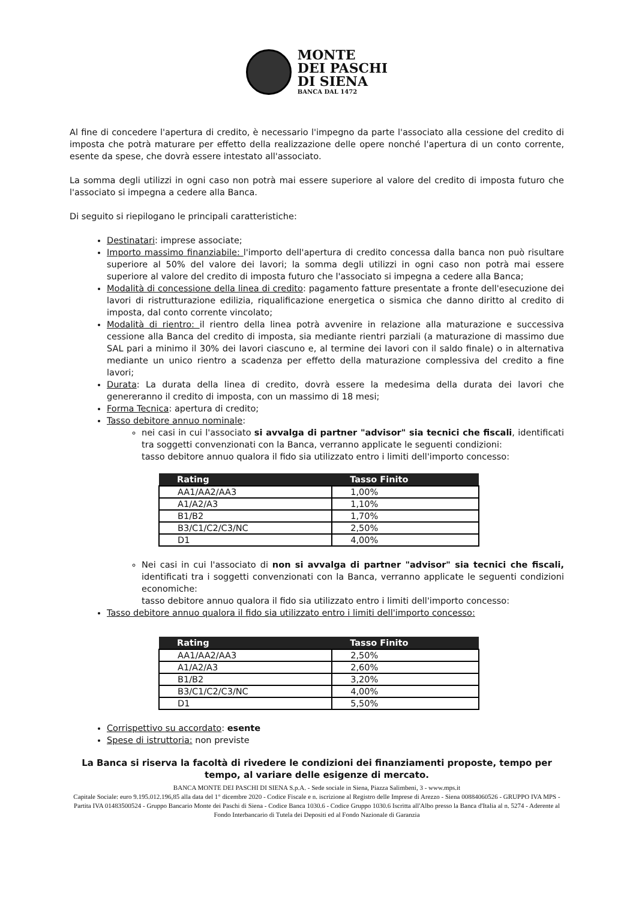MONTE
DEI PASCHI
DI SIENA
BANCA DAL 1472
Al fine di concedere l'apertura di credito, è necessario l'impegno da parte l'associato alla cessione del credito di imposta che potrà maturare per effetto della realizzazione delle opere nonché l'apertura di un conto corrente, esente da spese, che dovrà essere intestato all'associato.
La somma degli utilizzi in ogni caso non potrà mai essere superiore al valore del credito di imposta futuro che l'associato si impegna a cedere alla Banca.
Di seguito si riepilogano le principali caratteristiche:
Destinatari: imprese associate;
Importo massimo finanziabile: l'importo dell'apertura di credito concessa dalla banca non può risultare superiore al 50% del valore dei lavori; la somma degli utilizzi in ogni caso non potrà mai essere superiore al valore del credito di imposta futuro che l'associato si impegna a cedere alla Banca;
Modalità di concessione della linea di credito: pagamento fatture presentate a fronte dell'esecuzione dei lavori di ristrutturazione edilizia, riqualificazione energetica o sismica che danno diritto al credito di imposta, dal conto corrente vincolato;
Modalità di rientro: il rientro della linea potrà avvenire in relazione alla maturazione e successiva cessione alla Banca del credito di imposta, sia mediante rientri parziali (a maturazione di massimo due SAL pari a minimo il 30% dei lavori ciascuno e, al termine dei lavori con il saldo finale) o in alternativa mediante un unico rientro a scadenza per effetto della maturazione complessiva del credito a fine lavori;
Durata: La durata della linea di credito, dovrà essere la medesima della durata dei lavori che genereranno il credito di imposta, con un massimo di 18 mesi;
Forma Tecnica: apertura di credito;
Tasso debitore annuo nominale:
nei casi in cui l'associato si avvalga di partner "advisor" sia tecnici che fiscali, identificati tra soggetti convenzionati con la Banca, verranno applicate le seguenti condizioni:
tasso debitore annuo qualora il fido sia utilizzato entro i limiti dell'importo concesso:
| Rating | Tasso Finito |
| --- | --- |
| AA1/AA2/AA3 | 1,00% |
| A1/A2/A3 | 1,10% |
| B1/B2 | 1,70% |
| B3/C1/C2/C3/NC | 2,50% |
| D1 | 4,00% |
Nei casi in cui l'associato di non si avvalga di partner "advisor" sia tecnici che fiscali, identificati tra i soggetti convenzionati con la Banca, verranno applicate le seguenti condizioni economiche:
tasso debitore annuo qualora il fido sia utilizzato entro i limiti dell'importo concesso:
Tasso debitore annuo qualora il fido sia utilizzato entro i limiti dell'importo concesso:
| Rating | Tasso Finito |
| --- | --- |
| AA1/AA2/AA3 | 2,50% |
| A1/A2/A3 | 2,60% |
| B1/B2 | 3,20% |
| B3/C1/C2/C3/NC | 4,00% |
| D1 | 5,50% |
Corrispettivo su accordato: esente
Spese di istruttoria: non previste
La Banca si riserva la facoltà di rivedere le condizioni dei finanziamenti proposte, tempo per tempo, al variare delle esigenze di mercato.
BANCA MONTE DEI PASCHI DI SIENA S.p.A. - Sede sociale in Siena, Piazza Salimbeni, 3 - www.mps.it
Capitale Sociale: euro 9.195.012.196,85 alla data del 1° dicembre 2020 - Codice Fiscale e n. iscrizione al Registro delle Imprese di Arezzo - Siena 00884060526 - GRUPPO IVA MPS - Partita IVA 01483500524 - Gruppo Bancario Monte dei Paschi di Siena - Codice Banca 1030.6 - Codice Gruppo 1030.6 Iscritta all'Albo presso la Banca d'Italia al n. 5274 - Aderente al Fondo Interbancario di Tutela dei Depositi ed al Fondo Nazionale di Garanzia